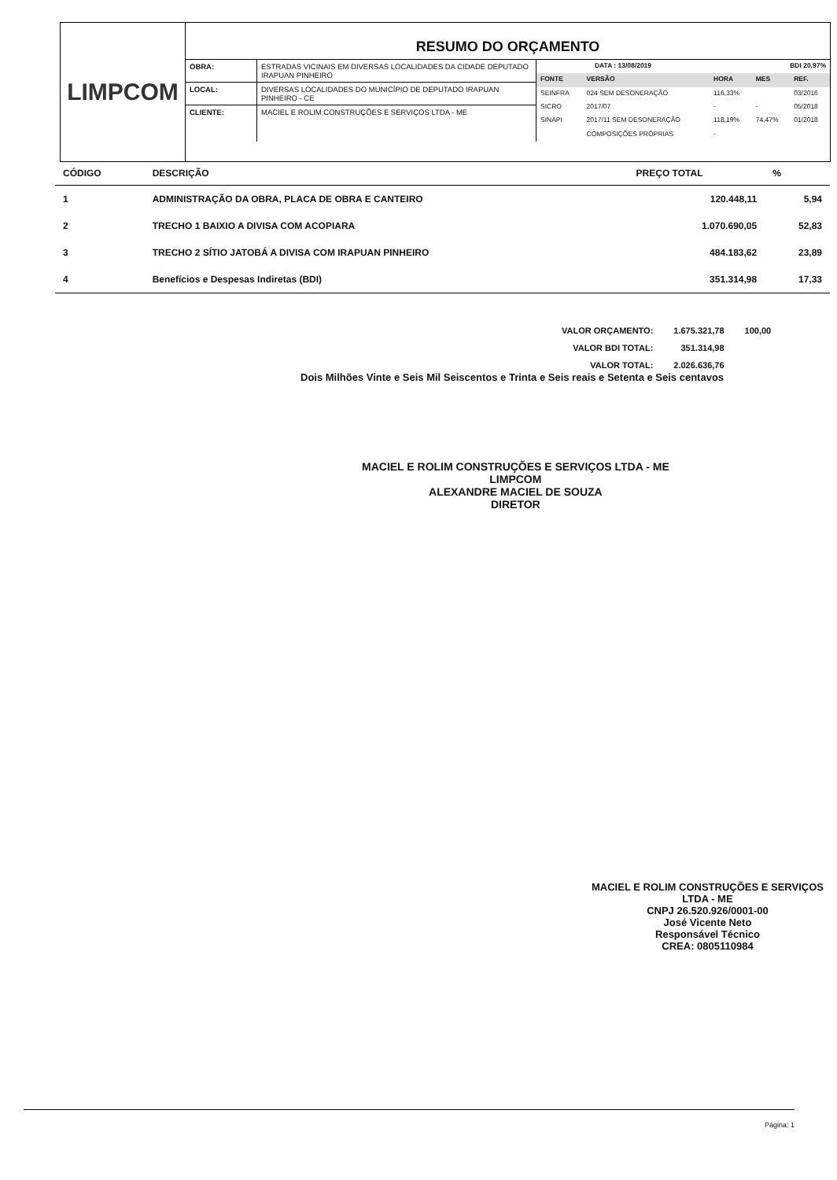LIMPCOM
RESUMO DO ORÇAMENTO
| OBRA: | ESTRADAS VICINAIS EM DIVERSAS LOCALIDADES DA CIDADE DEPUTADO IRAPUAN PINHEIRO |
| LOCAL: | DIVERSAS LOCALIDADES DO MUNICÍPIO DE DEPUTADO IRAPUAN PINHEIRO - CE |
| CLIENTE: | MACIEL E ROLIM CONSTRUÇÕES E SERVIÇOS LTDA - ME |
| DATA : 13/08/2019 | | BDI 20,97% | | |
| FONTE | VERSÃO | HORA | MES | REF. |
| SEINFRA | 024 SEM DESONERAÇÃO | 116,33% | | 03/2016 |
| SICRO | 2017/07 | - | - | 05/2018 |
| SINAPI | 2017/11 SEM DESONERAÇÃO | 118,19% | 74,47% | 01/2018 |
| | COMPOSIÇÕES PRÓPRIAS | - | | |
| CÓDIGO | DESCRIÇÃO | PREÇO TOTAL | % |
| --- | --- | --- | --- |
| 1 | ADMINISTRAÇÃO DA OBRA, PLACA DE OBRA E CANTEIRO | 120.448,11 | 5,94 |
| 2 | TRECHO 1 BAIXIO A DIVISA COM ACOPIARA | 1.070.690,05 | 52,83 |
| 3 | TRECHO 2 SÍTIO JATOBÁ A DIVISA COM IRAPUAN PINHEIRO | 484.183,62 | 23,89 |
| 4 | Benefícios e Despesas Indiretas (BDI) | 351.314,98 | 17,33 |
| VALOR ORÇAMENTO: | 1.675.321,78 | 100,00 |
| VALOR BDI TOTAL: | 351.314,98 | |
| VALOR TOTAL: | 2.026.636,76 | |
Dois Milhões Vinte e Seis Mil Seiscentos e Trinta e Seis reais e Setenta e Seis centavos
MACIEL E ROLIM CONSTRUÇÕES E SERVIÇOS LTDA - ME
LIMPCOM
ALEXANDRE MACIEL DE SOUZA
DIRETOR
MACIEL E ROLIM CONSTRUÇÕES E SERVIÇOS LTDA - ME
CNPJ 26.520.926/0001-00
José Vicente Neto
Responsável Técnico
CREA: 0805110984
Página: 1